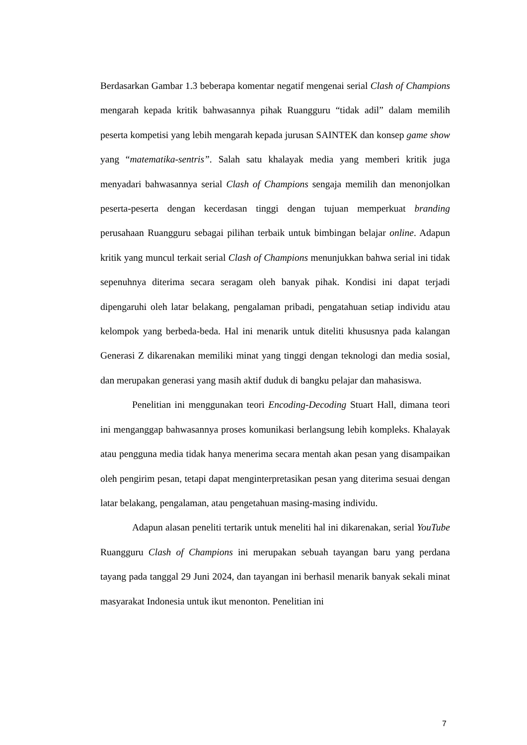Berdasarkan Gambar 1.3 beberapa komentar negatif mengenai serial Clash of Champions mengarah kepada kritik bahwasannya pihak Ruangguru “tidak adil” dalam memilih peserta kompetisi yang lebih mengarah kepada jurusan SAINTEK dan konsep game show yang “matematika-sentris”. Salah satu khalayak media yang memberi kritik juga menyadari bahwasannya serial Clash of Champions sengaja memilih dan menonjolkan peserta-peserta dengan kecerdasan tinggi dengan tujuan memperkuat branding perusahaan Ruangguru sebagai pilihan terbaik untuk bimbingan belajar online. Adapun kritik yang muncul terkait serial Clash of Champions menunjukkan bahwa serial ini tidak sepenuhnya diterima secara seragam oleh banyak pihak. Kondisi ini dapat terjadi dipengaruhi oleh latar belakang, pengalaman pribadi, pengatahuan setiap individu atau kelompok yang berbeda-beda. Hal ini menarik untuk diteliti khususnya pada kalangan Generasi Z dikarenakan memiliki minat yang tinggi dengan teknologi dan media sosial, dan merupakan generasi yang masih aktif duduk di bangku pelajar dan mahasiswa.
Penelitian ini menggunakan teori Encoding-Decoding Stuart Hall, dimana teori ini menganggap bahwasannya proses komunikasi berlangsung lebih kompleks. Khalayak atau pengguna media tidak hanya menerima secara mentah akan pesan yang disampaikan oleh pengirim pesan, tetapi dapat menginterpretasikan pesan yang diterima sesuai dengan latar belakang, pengalaman, atau pengetahuan masing-masing individu.
Adapun alasan peneliti tertarik untuk meneliti hal ini dikarenakan, serial YouTube Ruangguru Clash of Champions ini merupakan sebuah tayangan baru yang perdana tayang pada tanggal 29 Juni 2024, dan tayangan ini berhasil menarik banyak sekali minat masyarakat Indonesia untuk ikut menonton. Penelitian ini
7